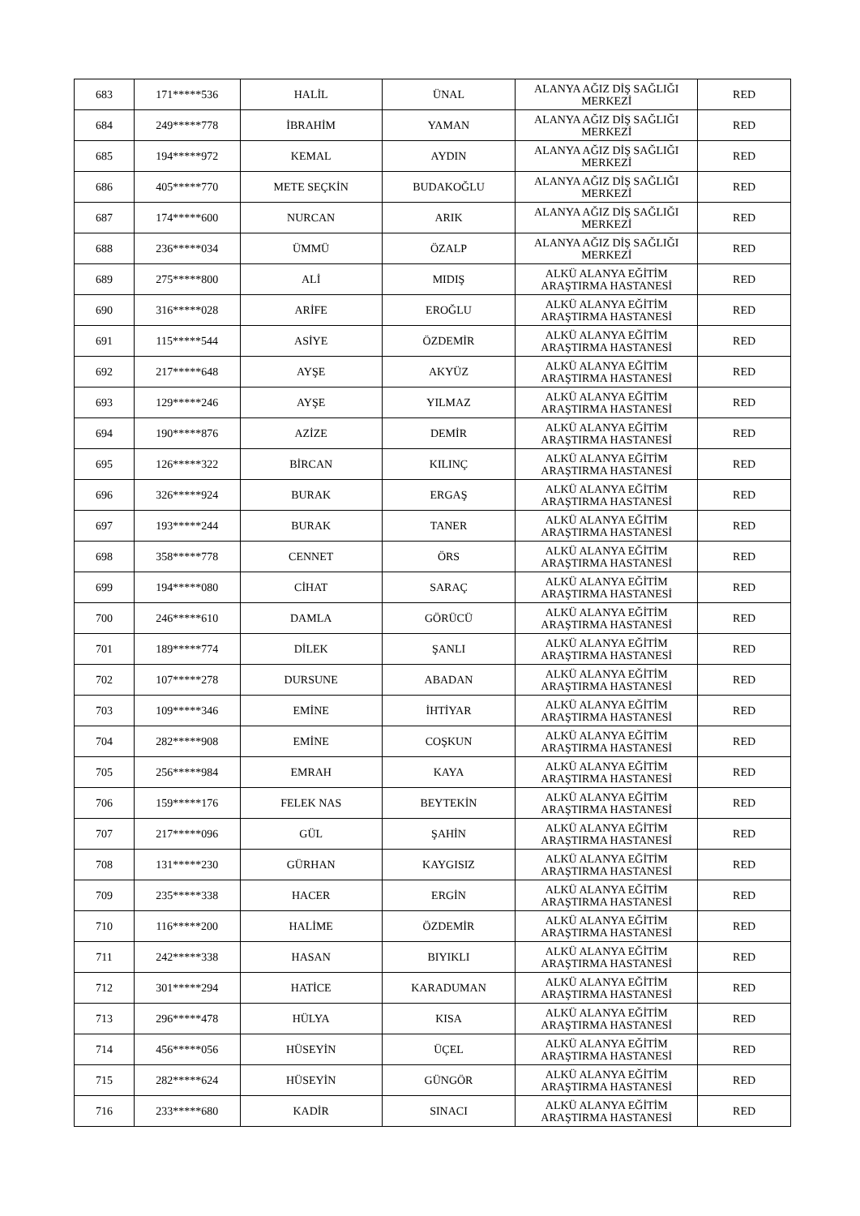| 683 | 171*****536 | HALİL | ÜNAL | ALANYA AĞIZ DİŞ SAĞLIĞI MERKEZİ | RED |
| 684 | 249*****778 | İBRAHİM | YAMAN | ALANYA AĞIZ DİŞ SAĞLIĞI MERKEZİ | RED |
| 685 | 194*****972 | KEMAL | AYDIN | ALANYA AĞIZ DİŞ SAĞLIĞI MERKEZİ | RED |
| 686 | 405*****770 | METE SEÇKİN | BUDAKOĞLU | ALANYA AĞIZ DİŞ SAĞLIĞI MERKEZİ | RED |
| 687 | 174*****600 | NURCAN | ARIK | ALANYA AĞIZ DİŞ SAĞLIĞI MERKEZİ | RED |
| 688 | 236*****034 | ÜMMÜ | ÖZALP | ALANYA AĞIZ DİŞ SAĞLIĞI MERKEZİ | RED |
| 689 | 275*****800 | ALİ | MIDIŞ | ALKÜ ALANYA EĞİTİM ARAŞTIRMA HASTANESİ | RED |
| 690 | 316*****028 | ARİFE | EROĞLU | ALKÜ ALANYA EĞİTİM ARAŞTIRMA HASTANESİ | RED |
| 691 | 115*****544 | ASİYE | ÖZDEMİR | ALKÜ ALANYA EĞİTİM ARAŞTIRMA HASTANESİ | RED |
| 692 | 217*****648 | AYŞE | AKYÜZ | ALKÜ ALANYA EĞİTİM ARAŞTIRMA HASTANESİ | RED |
| 693 | 129*****246 | AYŞE | YILMAZ | ALKÜ ALANYA EĞİTİM ARAŞTIRMA HASTANESİ | RED |
| 694 | 190*****876 | AZİZE | DEMİR | ALKÜ ALANYA EĞİTİM ARAŞTIRMA HASTANESİ | RED |
| 695 | 126*****322 | BİRCAN | KILINÇ | ALKÜ ALANYA EĞİTİM ARAŞTIRMA HASTANESİ | RED |
| 696 | 326*****924 | BURAK | ERGAŞ | ALKÜ ALANYA EĞİTİM ARAŞTIRMA HASTANESİ | RED |
| 697 | 193*****244 | BURAK | TANER | ALKÜ ALANYA EĞİTİM ARAŞTIRMA HASTANESİ | RED |
| 698 | 358*****778 | CENNET | ÖRS | ALKÜ ALANYA EĞİTİM ARAŞTIRMA HASTANESİ | RED |
| 699 | 194*****080 | CİHAT | SARAÇ | ALKÜ ALANYA EĞİTİM ARAŞTIRMA HASTANESİ | RED |
| 700 | 246*****610 | DAMLA | GÖRÜCÜ | ALKÜ ALANYA EĞİTİM ARAŞTIRMA HASTANESİ | RED |
| 701 | 189*****774 | DİLEK | ŞANLI | ALKÜ ALANYA EĞİTİM ARAŞTIRMA HASTANESİ | RED |
| 702 | 107*****278 | DURSUNE | ABADAN | ALKÜ ALANYA EĞİTİM ARAŞTIRMA HASTANESİ | RED |
| 703 | 109*****346 | EMİNE | İHTİYAR | ALKÜ ALANYA EĞİTİM ARAŞTIRMA HASTANESİ | RED |
| 704 | 282*****908 | EMİNE | COŞKUN | ALKÜ ALANYA EĞİTİM ARAŞTIRMA HASTANESİ | RED |
| 705 | 256*****984 | EMRAH | KAYA | ALKÜ ALANYA EĞİTİM ARAŞTIRMA HASTANESİ | RED |
| 706 | 159*****176 | FELEK NAS | BEYTEKİN | ALKÜ ALANYA EĞİTİM ARAŞTIRMA HASTANESİ | RED |
| 707 | 217*****096 | GÜL | ŞAHİN | ALKÜ ALANYA EĞİTİM ARAŞTIRMA HASTANESİ | RED |
| 708 | 131*****230 | GÜRHAN | KAYGISIZ | ALKÜ ALANYA EĞİTİM ARAŞTIRMA HASTANESİ | RED |
| 709 | 235*****338 | HACER | ERGİN | ALKÜ ALANYA EĞİTİM ARAŞTIRMA HASTANESİ | RED |
| 710 | 116*****200 | HALİME | ÖZDEMİR | ALKÜ ALANYA EĞİTİM ARAŞTIRMA HASTANESİ | RED |
| 711 | 242*****338 | HASAN | BIYIKLI | ALKÜ ALANYA EĞİTİM ARAŞTIRMA HASTANESİ | RED |
| 712 | 301*****294 | HATİCE | KARADUMAN | ALKÜ ALANYA EĞİTİM ARAŞTIRMA HASTANESİ | RED |
| 713 | 296*****478 | HÜLYA | KISA | ALKÜ ALANYA EĞİTİM ARAŞTIRMA HASTANESİ | RED |
| 714 | 456*****056 | HÜSEYİN | ÜÇEL | ALKÜ ALANYA EĞİTİM ARAŞTIRMA HASTANESİ | RED |
| 715 | 282*****624 | HÜSEYİN | GÜNGÖR | ALKÜ ALANYA EĞİTİM ARAŞTIRMA HASTANESİ | RED |
| 716 | 233*****680 | KADİR | SINACI | ALKÜ ALANYA EĞİTİM ARAŞTIRMA HASTANESİ | RED |